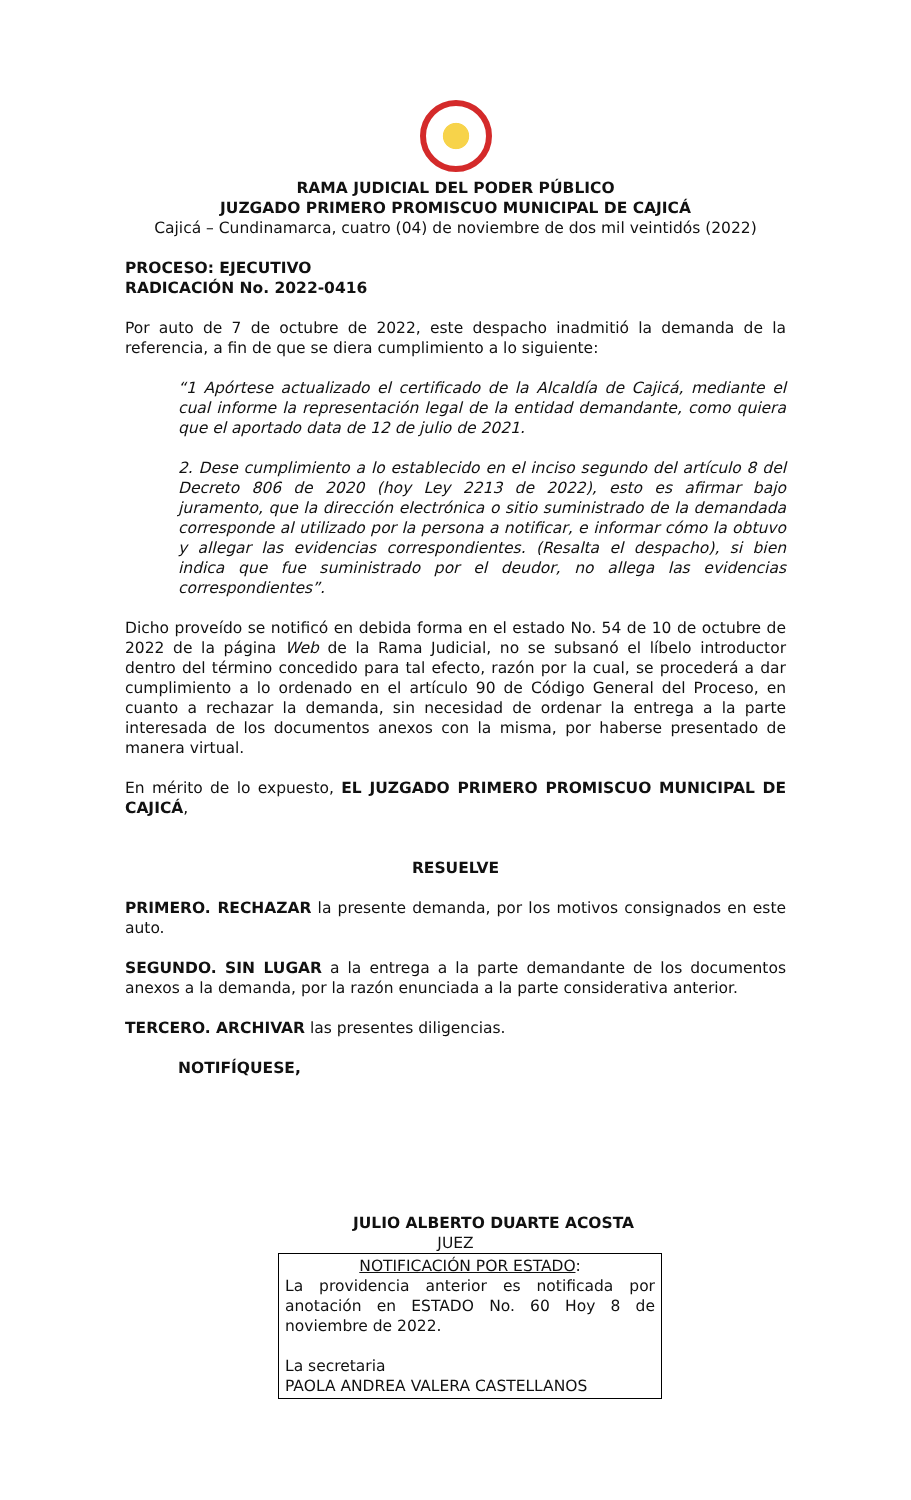RAMA JUDICIAL DEL PODER PÚBLICO
JUZGADO PRIMERO PROMISCUO MUNICIPAL DE CAJICÁ
Cajicá – Cundinamarca, cuatro (04) de noviembre de dos mil veintidós (2022)
PROCESO: EJECUTIVO
RADICACIÓN No. 2022-0416
Por auto de 7 de octubre de 2022, este despacho inadmitió la demanda de la referencia, a fin de que se diera cumplimiento a lo siguiente:
“1 Apórtese actualizado el certificado de la Alcaldía de Cajicá, mediante el cual informe la representación legal de la entidad demandante, como quiera que el aportado data de 12 de julio de 2021.
2. Dese cumplimiento a lo establecido en el inciso segundo del artículo 8 del Decreto 806 de 2020 (hoy Ley 2213 de 2022), esto es afirmar bajo juramento, que la dirección electrónica o sitio suministrado de la demandada corresponde al utilizado por la persona a notificar, e informar cómo la obtuvo y allegar las evidencias correspondientes. (Resalta el despacho), si bien indica que fue suministrado por el deudor, no allega las evidencias correspondientes”.
Dicho proveído se notificó en debida forma en el estado No. 54 de 10 de octubre de 2022 de la página Web de la Rama Judicial, no se subsanó el líbelo introductor dentro del término concedido para tal efecto, razón por la cual, se procederá a dar cumplimiento a lo ordenado en el artículo 90 de Código General del Proceso, en cuanto a rechazar la demanda, sin necesidad de ordenar la entrega a la parte interesada de los documentos anexos con la misma, por haberse presentado de manera virtual.
En mérito de lo expuesto, EL JUZGADO PRIMERO PROMISCUO MUNICIPAL DE CAJICÁ,
RESUELVE
PRIMERO. RECHAZAR la presente demanda, por los motivos consignados en este auto.
SEGUNDO. SIN LUGAR a la entrega a la parte demandante de los documentos anexos a la demanda, por la razón enunciada a la parte considerativa anterior.
TERCERO. ARCHIVAR las presentes diligencias.
NOTIFÍQUESE,
JULIO ALBERTO DUARTE ACOSTA
JUEZ
NOTIFICACIÓN POR ESTADO:
La providencia anterior es notificada por anotación en ESTADO No. 60 Hoy 8 de noviembre de 2022.
La secretaria
PAOLA ANDREA VALERA CASTELLANOS